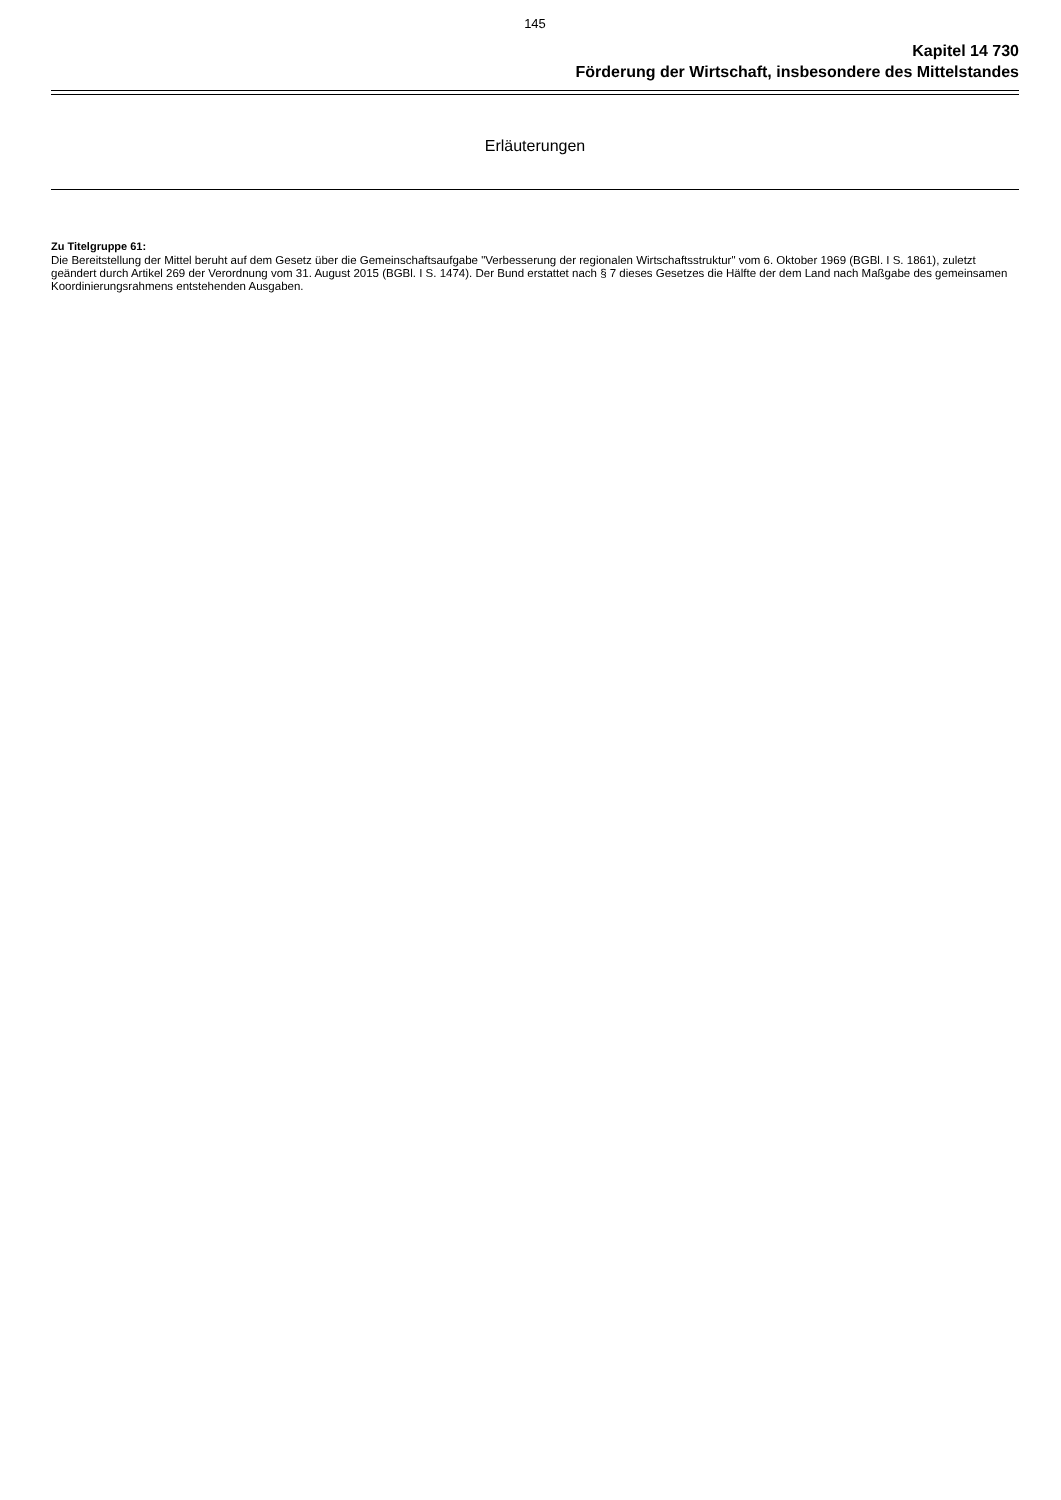145
Kapitel 14 730
Förderung der Wirtschaft, insbesondere des Mittelstandes
Erläuterungen
Zu Titelgruppe 61:
Die Bereitstellung der Mittel beruht auf dem Gesetz über die Gemeinschaftsaufgabe "Verbesserung der regionalen Wirtschaftsstruktur" vom 6. Oktober 1969 (BGBl. I S. 1861), zuletzt geändert durch Artikel 269 der Verordnung vom 31. August 2015 (BGBl. I S. 1474). Der Bund erstattet nach § 7 dieses Gesetzes die Hälfte der dem Land nach Maßgabe des gemeinsamen Koordinierungsrahmens entstehenden Ausgaben.